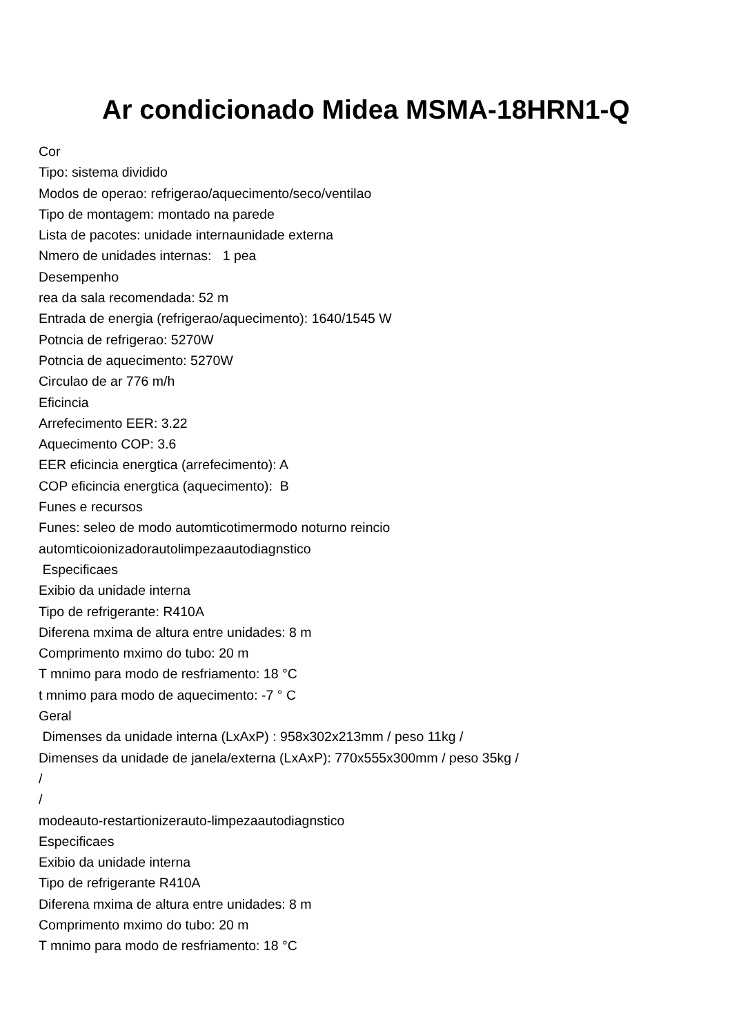Ar condicionado Midea MSMA-18HRN1-Q
Cor
Tipo: sistema dividido
Modos de operao: refrigerao/aquecimento/seco/ventilao
Tipo de montagem: montado na parede
Lista de pacotes: unidade internaunidade externa
Nmero de unidades internas: 1 pea
Desempenho
rea da sala recomendada: 52 m
Entrada de energia (refrigerao/aquecimento): 1640/1545 W
Potncia de refrigerao: 5270W
Potncia de aquecimento: 5270W
Circulao de ar 776 m/h
Eficincia
Arrefecimento EER: 3.22
Aquecimento COP: 3.6
EER eficincia energtica (arrefecimento): A
COP eficincia energtica (aquecimento): B
Funes e recursos
Funes: seleo de modo automticotimermodo noturno reincio
automticoionizadorautolimpezaautodiagnstico
Especificaes
Exibio da unidade interna
Tipo de refrigerante: R410A
Diferena mxima de altura entre unidades: 8 m
Comprimento mximo do tubo: 20 m
T mnimo para modo de resfriamento: 18 °C
t mnimo para modo de aquecimento: -7 ° C
Geral
Dimenses da unidade interna (LxAxP) : 958x302x213mm / peso 11kg /
Dimenses da unidade de janela/externa (LxAxP): 770x555x300mm / peso 35kg /
/
/
modeauto-restartionizerauto-limpezaautodiagnstico
Especificaes
Exibio da unidade interna
Tipo de refrigerante R410A
Diferena mxima de altura entre unidades: 8 m
Comprimento mximo do tubo: 20 m
T mnimo para modo de resfriamento: 18 °C